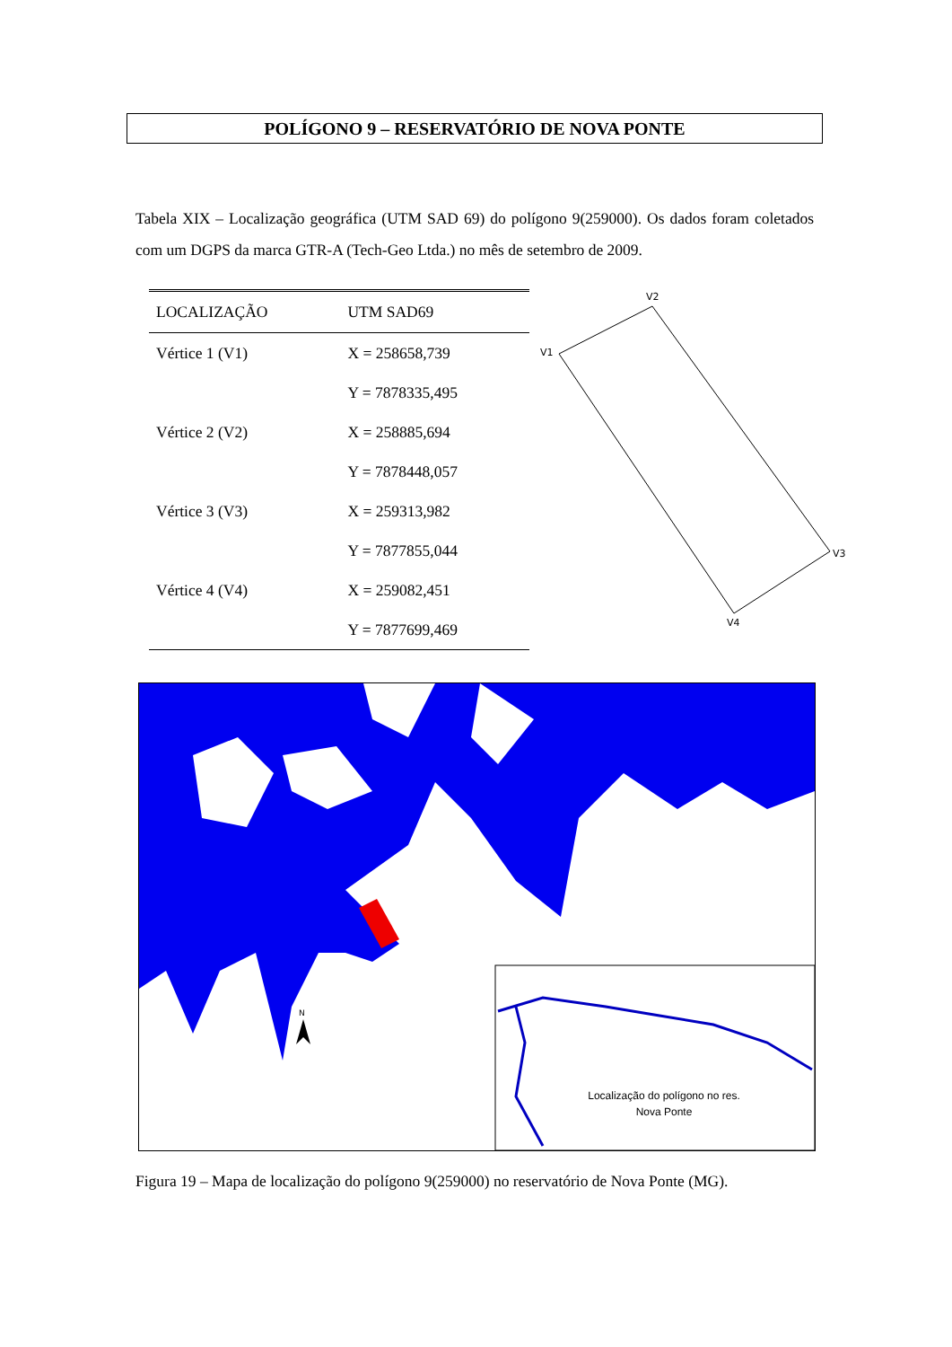POLÍGONO 9 – RESERVATÓRIO DE NOVA PONTE
Tabela XIX – Localização geográfica (UTM SAD 69) do polígono 9(259000). Os dados foram coletados com um DGPS da marca GTR-A (Tech-Geo Ltda.) no mês de setembro de 2009.
| LOCALIZAÇÃO | UTM SAD69 |
| --- | --- |
| Vértice 1 (V1) | X = 258658,739 |
| | Y = 7878335,495 |
| Vértice 2 (V2) | X = 258885,694 |
| | Y = 7878448,057 |
| Vértice 3 (V3) | X = 259313,982 |
| | Y = 7877855,044 |
| Vértice 4 (V4) | X = 259082,451 |
| | Y = 7877699,469 |
V2
V1
V3
V4
N
Localização do polígono no res. Nova Ponte
Figura 19 – Mapa de localização do polígono 9(259000) no reservatório de Nova Ponte (MG).